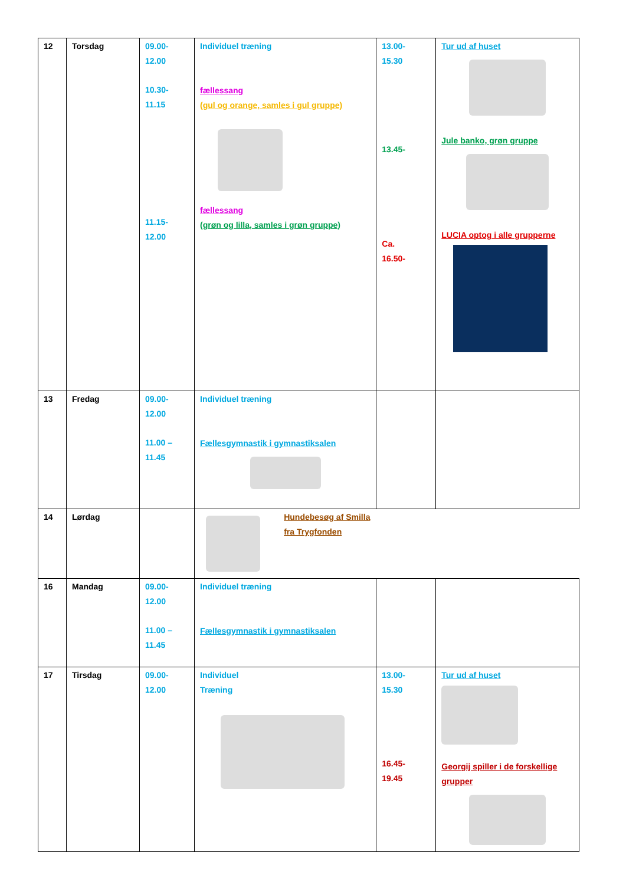| 12 | Torsdag | 09.00- 12.00 10.30- 11.15 11.15- 12.00 | Individuel træning fællessang (gul og orange, samles i gul gruppe) fællessang (grøn og lilla, samles i grøn gruppe) | 13.00- 15.30 13.45- Ca. 16.50- | Tur ud af huset Jule banko, grøn gruppe LUCIA optog i alle grupperne |
| 13 | Fredag | 09.00- 12.00 11.00 – 11.45 | Individuel træning Fællesgymnastik i gymnastiksalen | | |
| 14 | Lørdag | | Hundebesøg af Smilla fra Trygfonden | | |
| 16 | Mandag | 09.00- 12.00 11.00 – 11.45 | Individuel træning Fællesgymnastik i gymnastiksalen | | |
| 17 | Tirsdag | 09.00- 12.00 | Individuel Træning | 13.00- 15.30 16.45- 19.45 | Tur ud af huset Georgij spiller i de forskellige grupper |